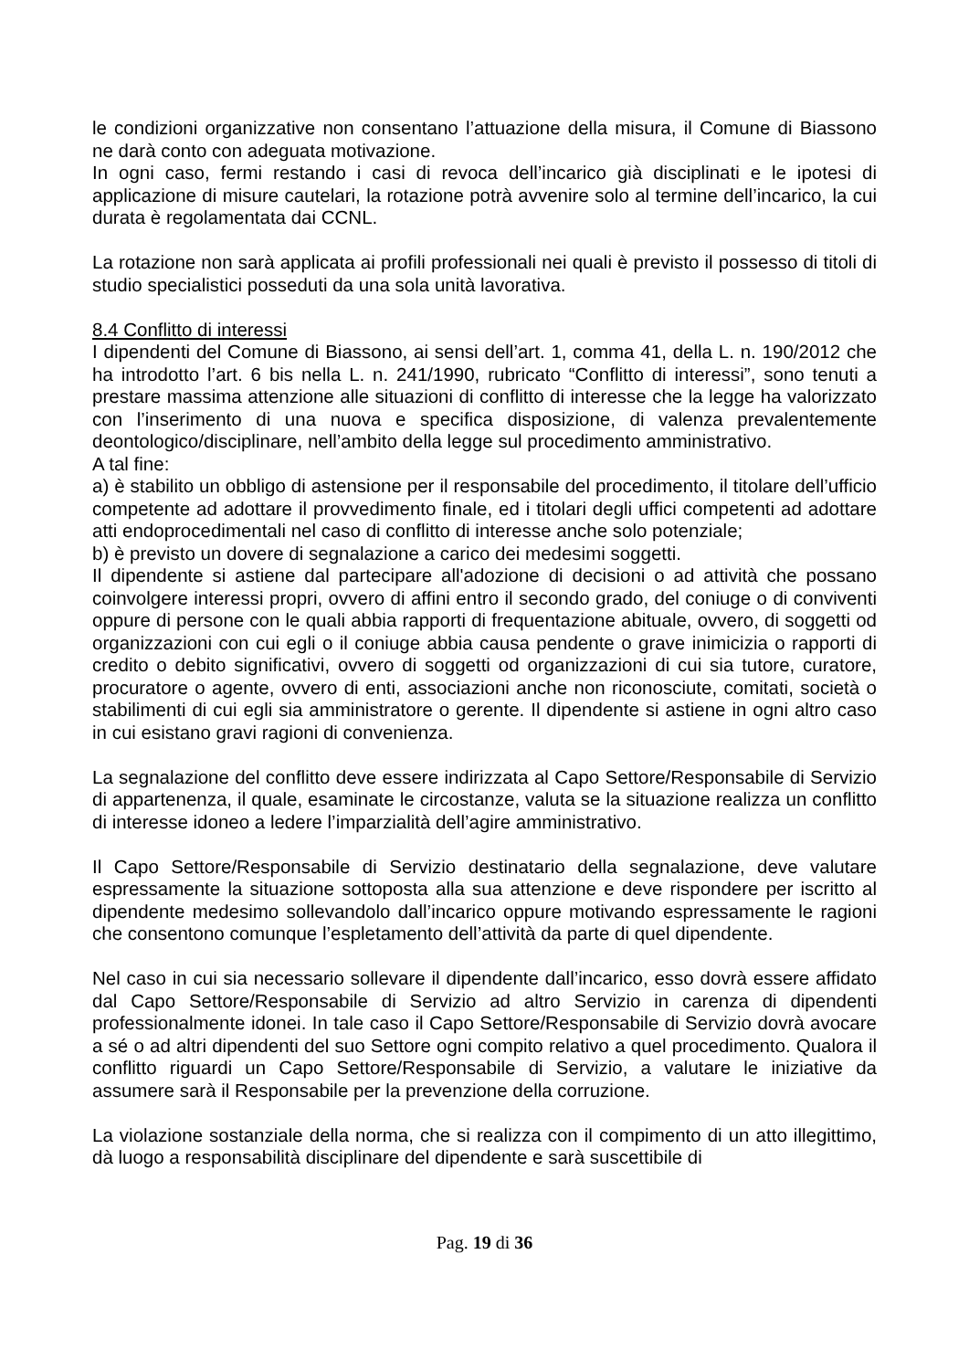le condizioni organizzative non consentano l’attuazione della misura, il Comune di Biassono ne darà conto con adeguata motivazione.
In ogni caso, fermi restando i casi di revoca dell’incarico già disciplinati e le ipotesi di applicazione di misure cautelari, la rotazione potrà avvenire solo al termine dell’incarico, la cui durata è regolamentata dai CCNL.
La rotazione non sarà applicata ai profili professionali nei quali è previsto il possesso di titoli di studio specialistici posseduti da una sola unità lavorativa.
8.4 Conflitto di interessi
I dipendenti del Comune di Biassono, ai sensi dell’art. 1, comma 41, della L. n. 190/2012 che ha introdotto l’art. 6 bis nella L. n. 241/1990, rubricato “Conflitto di interessi”, sono tenuti a prestare massima attenzione alle situazioni di conflitto di interesse che la legge ha valorizzato con l’inserimento di una nuova e specifica disposizione, di valenza prevalentemente deontologico/disciplinare, nell’ambito della legge sul procedimento amministrativo.
A tal fine:
a) è stabilito un obbligo di astensione per il responsabile del procedimento, il titolare dell’ufficio competente ad adottare il provvedimento finale, ed i titolari degli uffici competenti ad adottare atti endoprocedimentali nel caso di conflitto di interesse anche solo potenziale;
b) è previsto un dovere di segnalazione a carico dei medesimi soggetti.
Il dipendente si astiene dal partecipare all'adozione di decisioni o ad attività che possano coinvolgere interessi propri, ovvero di affini entro il secondo grado, del coniuge o di conviventi oppure di persone con le quali abbia rapporti di frequentazione abituale, ovvero, di soggetti od organizzazioni con cui egli o il coniuge abbia causa pendente o grave inimicizia o rapporti di credito o debito significativi, ovvero di soggetti od organizzazioni di cui sia tutore, curatore, procuratore o agente, ovvero di enti, associazioni anche non riconosciute, comitati, società o stabilimenti di cui egli sia amministratore o gerente. Il dipendente si astiene in ogni altro caso in cui esistano gravi ragioni di convenienza.
La segnalazione del conflitto deve essere indirizzata al Capo Settore/Responsabile di Servizio di appartenenza, il quale, esaminate le circostanze, valuta se la situazione realizza un conflitto di interesse idoneo a ledere l’imparzialità dell’agire amministrativo.
Il Capo Settore/Responsabile di Servizio destinatario della segnalazione, deve valutare espressamente la situazione sottoposta alla sua attenzione e deve rispondere per iscritto al dipendente medesimo sollevandolo dall’incarico oppure motivando espressamente le ragioni che consentono comunque l’espletamento dell’attività da parte di quel dipendente.
Nel caso in cui sia necessario sollevare il dipendente dall’incarico, esso dovrà essere affidato dal Capo Settore/Responsabile di Servizio ad altro Servizio in carenza di dipendenti professionalmente idonei. In tale caso il Capo Settore/Responsabile di Servizio dovrà avocare a sé o ad altri dipendenti del suo Settore ogni compito relativo a quel procedimento. Qualora il conflitto riguardi un Capo Settore/Responsabile di Servizio, a valutare le iniziative da assumere sarà il Responsabile per la prevenzione della corruzione.
La violazione sostanziale della norma, che si realizza con il compimento di un atto illegittimo, dà luogo a responsabilità disciplinare del dipendente e sarà suscettibile di
Pag. 19 di 36